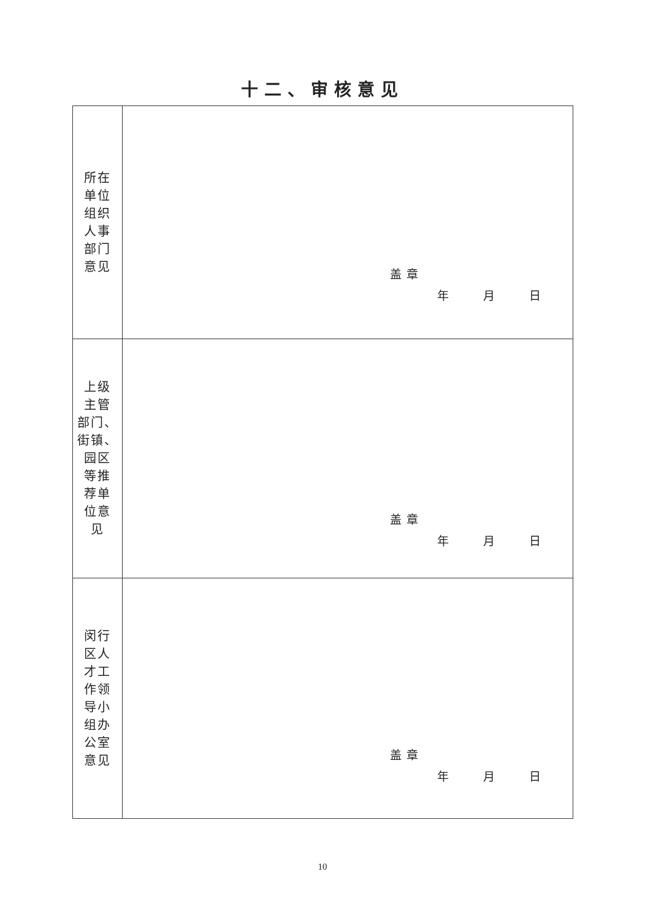十二、审核意见
| 所在 单位 组织 人事 部门 意见 | 盖章 年 月 日 |
| 上级 主管 部门、 街镇、 园区 等推 荐单 位意 见 | 盖章 年 月 日 |
| 闵行 区人 才工 作领 导小 组办 公室 意见 | 盖章 年 月 日 |
10